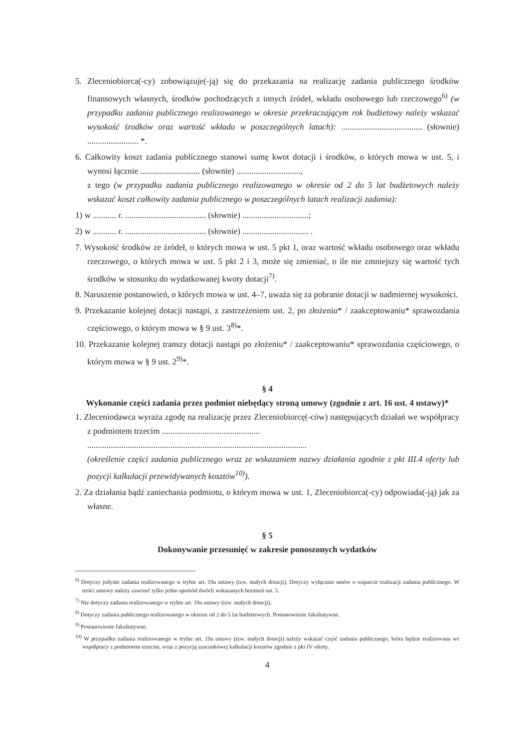5. Zleceniobiorca(-cy) zobowiązuje(-ją) się do przekazania na realizację zadania publicznego środków finansowych własnych, środków pochodzących z innych źródeł, wkładu osobowego lub rzeczowego<sup>6)</sup> (w przypadku zadania publicznego realizowanego w okresie przekraczającym rok budżetowy należy wskazać wysokość środków oraz wartość wkładu w poszczególnych latach): ...................................... (słownie) ........................ *.
6. Całkowity koszt zadania publicznego stanowi sumę kwot dotacji i środków, o których mowa w ust. 5, i wynosi łącznie ............................ (słownie) ..............................,
z tego (w przypadku zadania publicznego realizowanego w okresie od 2 do 5 lat budżetowych należy wskazać koszt całkowity zadania publicznego w poszczególnych latach realizacji zadania):
1) w ........... r. ...................................... (słownie) ...............................;
2) w ........... r. ...................................... (słownie) ............................... .
7. Wysokość środków ze źródeł, o których mowa w ust. 5 pkt 1, oraz wartość wkładu osobowego oraz wkładu rzeczowego, o których mowa w ust. 5 pkt 2 i 3, może się zmieniać, o ile nie zmniejszy się wartość tych środków w stosunku do wydatkowanej kwoty dotacji<sup>7)</sup>.
8. Naruszenie postanowień, o których mowa w ust. 4–7, uważa się za pobranie dotacji w nadmiernej wysokości.
9. Przekazanie kolejnej dotacji nastąpi, z zastrzeżeniem ust. 2, po złożeniu* / zaakceptowaniu* sprawozdania częściowego, o którym mowa w § 9 ust. 3<sup>8)</sup>*.
10. Przekazanie kolejnej transzy dotacji nastąpi po złożeniu* / zaakceptowaniu* sprawozdania częściowego, o którym mowa w § 9 ust. 2<sup>9)</sup>*.
§ 4
Wykonanie części zadania przez podmiot niebędący stroną umowy (zgodnie z art. 16 ust. 4 ustawy)*
1. Zleceniodawca wyraża zgodę na realizację przez Zleceniobiorcę(-ców) następujących działań we współpracy z podmiotem trzecim ..............................................
.......................................................................................................
(określenie części zadania publicznego wraz ze wskazaniem nazwy działania zgodnie z pkt III.4 oferty lub pozycji kalkulacji przewidywanych kosztów<sup>10)</sup>).
2. Za działania bądź zaniechania podmiotu, o którym mowa w ust. 1, Zleceniobiorca(-cy) odpowiada(-ją) jak za własne.
§ 5
Dokonywanie przesunięć w zakresie ponoszonych wydatków
<sup>6)</sup> Dotyczy jedynie zadania realizowanego w trybie art. 19a ustawy (tzw. małych dotacji). Dotyczy wyłącznie umów o wsparcie realizacji zadania publicznego. W treści umowy należy zawrzeć tylko jedno spośród dwóch wskazanych brzmień ust. 5.
<sup>7)</sup> Nie dotyczy zadania realizowanego w trybie art. 19a ustawy (tzw. małych dotacji).
<sup>8)</sup> Dotyczy zadania publicznego realizowanego w okresie od 2 do 5 lat budżetowych. Postanowienie fakultatywne.
<sup>9)</sup> Postanowienie fakultatywne.
<sup>10)</sup> W przypadku zadania realizowanego w trybie art. 19a ustawy (tzw. małych dotacji) należy wskazać część zadania publicznego, która będzie realizowana we współpracy z podmiotem trzecim, wraz z pozycją szacunkowej kalkulacji kosztów zgodnie z pkt IV oferty.
4